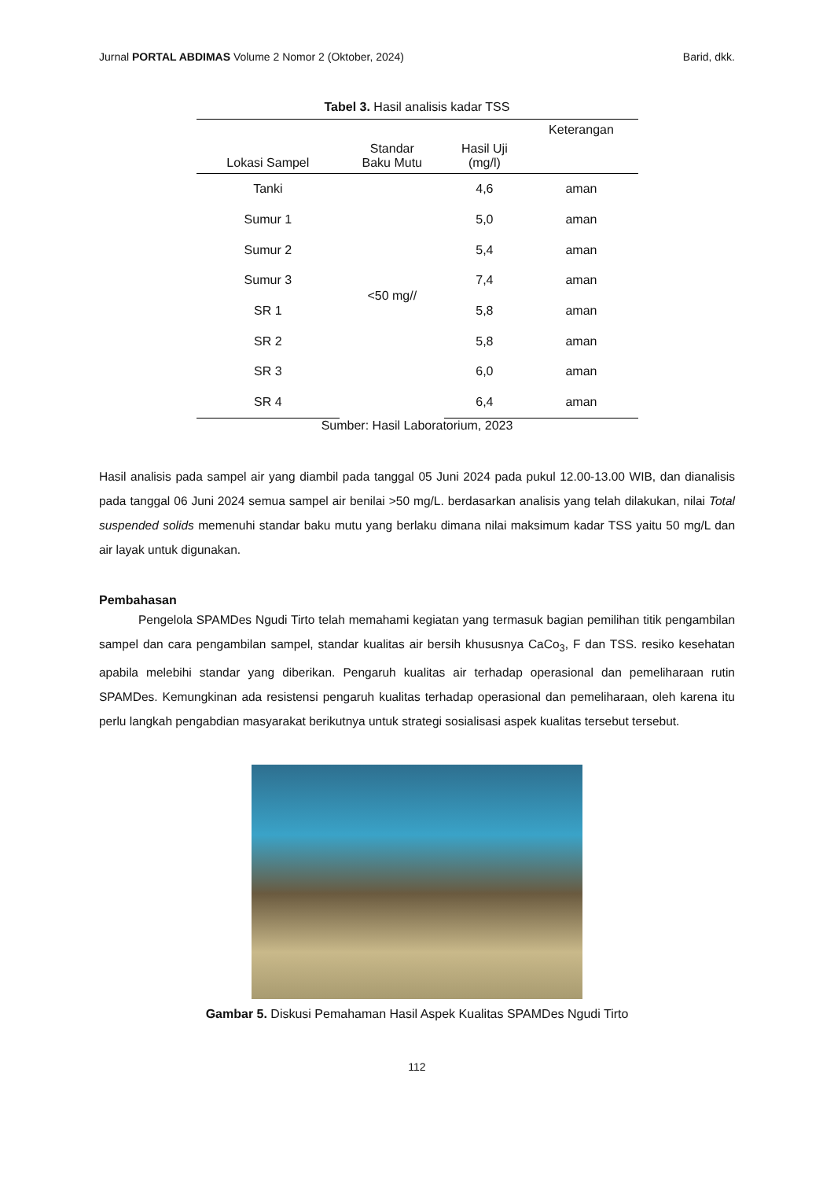Jurnal PORTAL ABDIMAS Volume 2 Nomor 2 (Oktober, 2024) Barid, dkk.
Tabel 3. Hasil analisis kadar TSS
| Lokasi Sampel | Standar Baku Mutu | Hasil Uji (mg/l) | Keterangan |
| --- | --- | --- | --- |
| Tanki | <50 mg// | 4,6 | aman |
| Sumur 1 | | 5,0 | aman |
| Sumur 2 | | 5,4 | aman |
| Sumur 3 | | 7,4 | aman |
| SR 1 | | 5,8 | aman |
| SR 2 | | 5,8 | aman |
| SR 3 | | 6,0 | aman |
| SR 4 | | 6,4 | aman |
Sumber: Hasil Laboratorium, 2023
Hasil analisis pada sampel air yang diambil pada tanggal 05 Juni 2024 pada pukul 12.00-13.00 WIB, dan dianalisis pada tanggal 06 Juni 2024 semua sampel air benilai >50 mg/L. berdasarkan analisis yang telah dilakukan, nilai Total suspended solids memenuhi standar baku mutu yang berlaku dimana nilai maksimum kadar TSS yaitu 50 mg/L dan air layak untuk digunakan.
Pembahasan
Pengelola SPAMDes Ngudi Tirto telah memahami kegiatan yang termasuk bagian pemilihan titik pengambilan sampel dan cara pengambilan sampel, standar kualitas air bersih khususnya CaCo<sub>3</sub>, F dan TSS. resiko kesehatan apabila melebihi standar yang diberikan. Pengaruh kualitas air terhadap operasional dan pemeliharaan rutin SPAMDes. Kemungkinan ada resistensi pengaruh kualitas terhadap operasional dan pemeliharaan, oleh karena itu perlu langkah pengabdian masyarakat berikutnya untuk strategi sosialisasi aspek kualitas tersebut tersebut.
Gambar 5. Diskusi Pemahaman Hasil Aspek Kualitas SPAMDes Ngudi Tirto
112